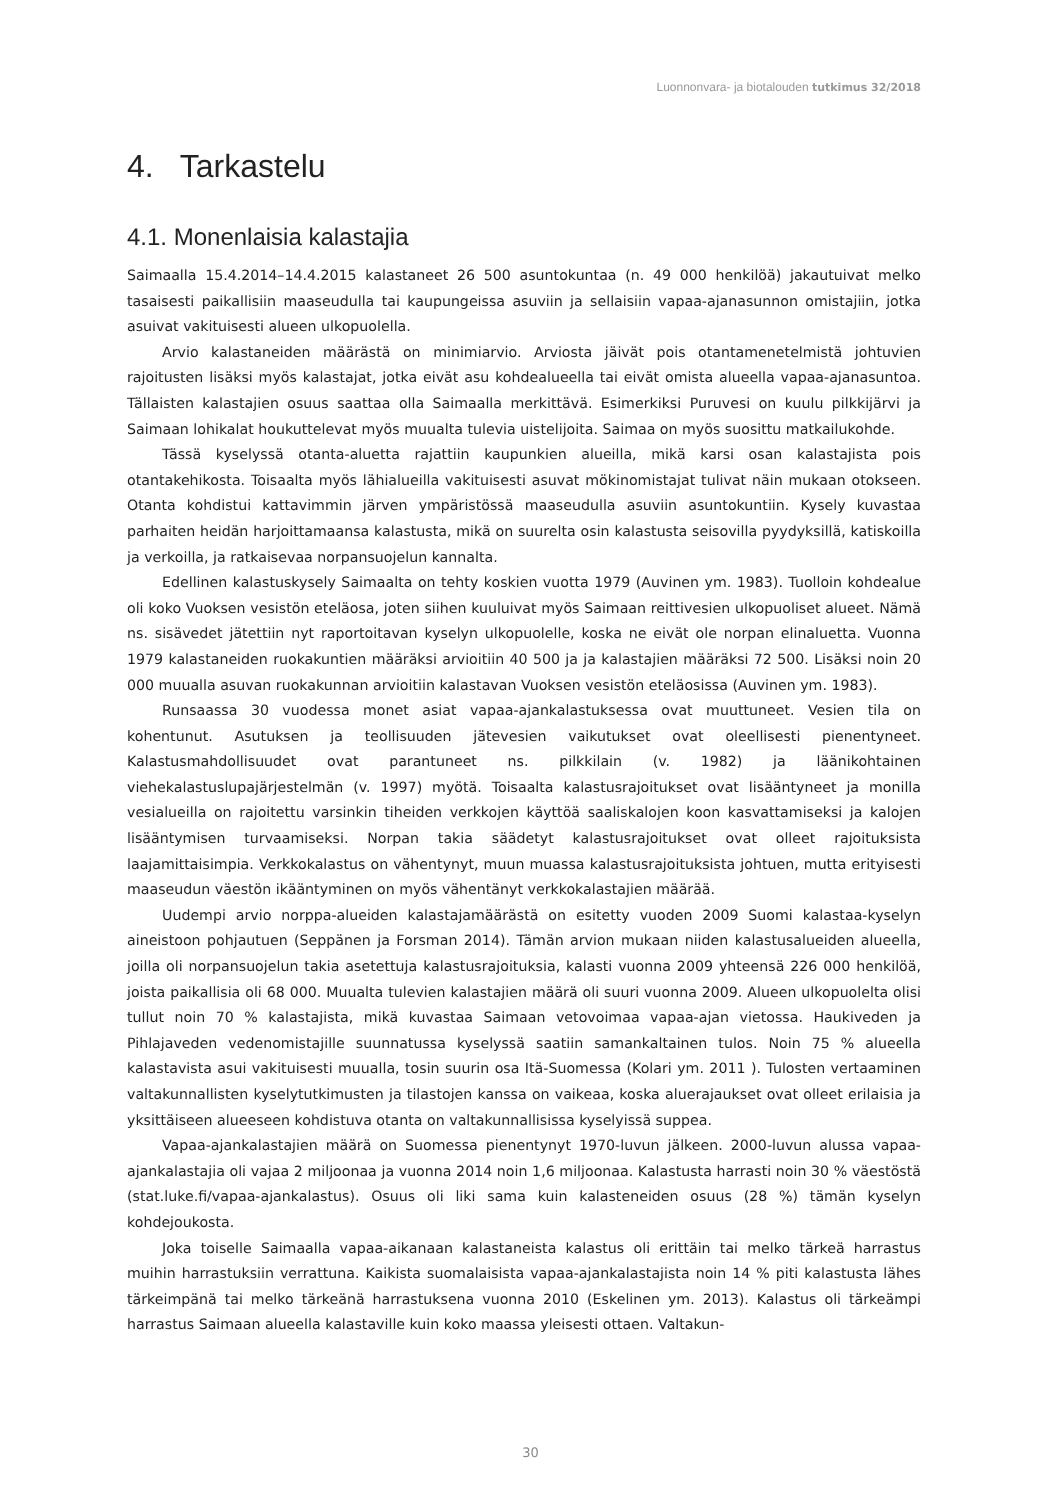Luonnonvara- ja biotalouden tutkimus 32/2018
4. Tarkastelu
4.1. Monenlaisia kalastajia
Saimaalla 15.4.2014–14.4.2015 kalastaneet 26 500 asuntokuntaa (n. 49 000 henkilöä) jakautuivat melko tasaisesti paikallisiin maaseudulla tai kaupungeissa asuviin ja sellaisiin vapaa-ajanasunnon omistajiin, jotka asuivat vakituisesti alueen ulkopuolella.
Arvio kalastaneiden määrästä on minimiarvio. Arviosta jäivät pois otantamenetelmistä johtuvien rajoitusten lisäksi myös kalastajat, jotka eivät asu kohdealueella tai eivät omista alueella vapaa-ajanasuntoa. Tällaisten kalastajien osuus saattaa olla Saimaalla merkittävä. Esimerkiksi Puruvesi on kuulu pilkkijärvi ja Saimaan lohikalat houkuttelevat myös muualta tulevia uistelijoita. Saimaa on myös suosittu matkailukohde.
Tässä kyselyssä otanta-aluetta rajattiin kaupunkien alueilla, mikä karsi osan kalastajista pois otantakehikosta. Toisaalta myös lähialueilla vakituisesti asuvat mökinomistajat tulivat näin mukaan otokseen. Otanta kohdistui kattavimmin järven ympäristössä maaseudulla asuviin asuntokuntiin. Kysely kuvastaa parhaiten heidän harjoittamaansa kalastusta, mikä on suurelta osin kalastusta seisovilla pyydyksillä, katiskoilla ja verkoilla, ja ratkaisevaa norpansuojelun kannalta.
Edellinen kalastuskysely Saimaalta on tehty koskien vuotta 1979 (Auvinen ym. 1983). Tuolloin kohdealue oli koko Vuoksen vesistön eteläosa, joten siihen kuuluivat myös Saimaan reittivesien ulkopuoliset alueet. Nämä ns. sisävedet jätettiin nyt raportoitavan kyselyn ulkopuolelle, koska ne eivät ole norpan elinaluetta. Vuonna 1979 kalastaneiden ruokakuntien määräksi arvioitiin 40 500 ja ja kalastajien määräksi 72 500. Lisäksi noin 20 000 muualla asuvan ruokakunnan arvioitiin kalastavan Vuoksen vesistön eteläosissa (Auvinen ym. 1983).
Runsaassa 30 vuodessa monet asiat vapaa-ajankalastuksessa ovat muuttuneet. Vesien tila on kohentunut. Asutuksen ja teollisuuden jätevesien vaikutukset ovat oleellisesti pienentyneet. Kalastusmahdollisuudet ovat parantuneet ns. pilkkilain (v. 1982) ja läänikohtainen viehekalastuslupajärjestelmän (v. 1997) myötä. Toisaalta kalastusrajoitukset ovat lisääntyneet ja monilla vesialueilla on rajoitettu varsinkin tiheiden verkkojen käyttöä saaliskalojen koon kasvattamiseksi ja kalojen lisääntymisen turvaamiseksi. Norpan takia säädetyt kalastusrajoitukset ovat olleet rajoituksista laajamittaisimpia. Verkkokalastus on vähentynyt, muun muassa kalastusrajoituksista johtuen, mutta erityisesti maaseudun väestön ikääntyminen on myös vähentänyt verkkokalastajien määrää.
Uudempi arvio norppa-alueiden kalastajamäärästä on esitetty vuoden 2009 Suomi kalastaa-kyselyn aineistoon pohjautuen (Seppänen ja Forsman 2014). Tämän arvion mukaan niiden kalastusalueiden alueella, joilla oli norpansuojelun takia asetettuja kalastusrajoituksia, kalasti vuonna 2009 yhteensä 226 000 henkilöä, joista paikallisia oli 68 000. Muualta tulevien kalastajien määrä oli suuri vuonna 2009. Alueen ulkopuolelta olisi tullut noin 70 % kalastajista, mikä kuvastaa Saimaan vetovoimaa vapaa-ajan vietossa. Haukiveden ja Pihlajaveden vedenomistajille suunnatussa kyselyssä saatiin samankaltainen tulos. Noin 75 % alueella kalastavista asui vakituisesti muualla, tosin suurin osa Itä-Suomessa (Kolari ym. 2011 ). Tulosten vertaaminen valtakunnallisten kyselytutkimusten ja tilastojen kanssa on vaikeaa, koska aluerajaukset ovat olleet erilaisia ja yksittäiseen alueeseen kohdistuva otanta on valtakunnallisissa kyselyissä suppea.
Vapaa-ajankalastajien määrä on Suomessa pienentynyt 1970-luvun jälkeen. 2000-luvun alussa vapaa-ajankalastajia oli vajaa 2 miljoonaa ja vuonna 2014 noin 1,6 miljoonaa. Kalastusta harrasti noin 30 % väestöstä (stat.luke.fi/vapaa-ajankalastus). Osuus oli liki sama kuin kalasteneiden osuus (28 %) tämän kyselyn kohdejoukosta.
Joka toiselle Saimaalla vapaa-aikanaan kalastaneista kalastus oli erittäin tai melko tärkeä harrastus muihin harrastuksiin verrattuna. Kaikista suomalaisista vapaa-ajankalastajista noin 14 % piti kalastusta lähes tärkeimpänä tai melko tärkeänä harrastuksena vuonna 2010 (Eskelinen ym. 2013). Kalastus oli tärkeämpi harrastus Saimaan alueella kalastaville kuin koko maassa yleisesti ottaen. Valtakun-
30